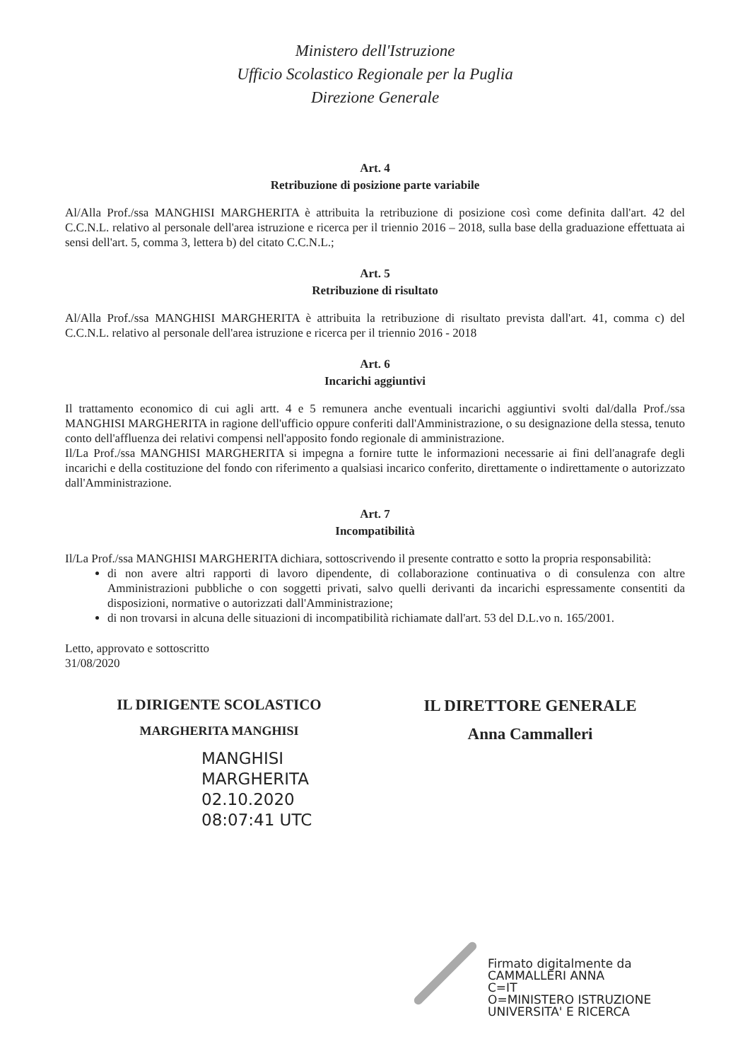Ministero dell'Istruzione
Ufficio Scolastico Regionale per la Puglia
Direzione Generale
Art. 4
Retribuzione di posizione parte variabile
Al/Alla Prof./ssa MANGHISI MARGHERITA è attribuita la retribuzione di posizione così come definita dall'art. 42 del C.C.N.L. relativo al personale dell'area istruzione e ricerca per il triennio 2016 – 2018, sulla base della graduazione effettuata ai sensi dell'art. 5, comma 3, lettera b) del citato C.C.N.L.;
Art. 5
Retribuzione di risultato
Al/Alla Prof./ssa MANGHISI MARGHERITA è attribuita la retribuzione di risultato prevista dall'art. 41, comma c) del C.C.N.L. relativo al personale dell'area istruzione e ricerca per il triennio 2016 - 2018
Art. 6
Incarichi aggiuntivi
Il trattamento economico di cui agli artt. 4 e 5 remunera anche eventuali incarichi aggiuntivi svolti dal/dalla Prof./ssa MANGHISI MARGHERITA in ragione dell'ufficio oppure conferiti dall'Amministrazione, o su designazione della stessa, tenuto conto dell'affluenza dei relativi compensi nell'apposito fondo regionale di amministrazione.
Il/La Prof./ssa MANGHISI MARGHERITA si impegna a fornire tutte le informazioni necessarie ai fini dell'anagrafe degli incarichi e della costituzione del fondo con riferimento a qualsiasi incarico conferito, direttamente o indirettamente o autorizzato dall'Amministrazione.
Art. 7
Incompatibilità
Il/La Prof./ssa MANGHISI MARGHERITA dichiara, sottoscrivendo il presente contratto e sotto la propria responsabilità:
di non avere altri rapporti di lavoro dipendente, di collaborazione continuativa o di consulenza con altre Amministrazioni pubbliche o con soggetti privati, salvo quelli derivanti da incarichi espressamente consentiti da disposizioni, normative o autorizzati dall'Amministrazione;
di non trovarsi in alcuna delle situazioni di incompatibilità richiamate dall'art. 53 del D.L.vo n. 165/2001.
Letto, approvato e sottoscritto
31/08/2020
IL DIRIGENTE SCOLASTICO
MARGHERITA MANGHISI
IL DIRETTORE GENERALE
Anna Cammalleri
MANGHISI
MARGHERITA
02.10.2020
08:07:41 UTC
Firmato digitalmente da
CAMMALLERI ANNA
C=IT
O=MINISTERO ISTRUZIONE
UNIVERSITA' E RICERCA